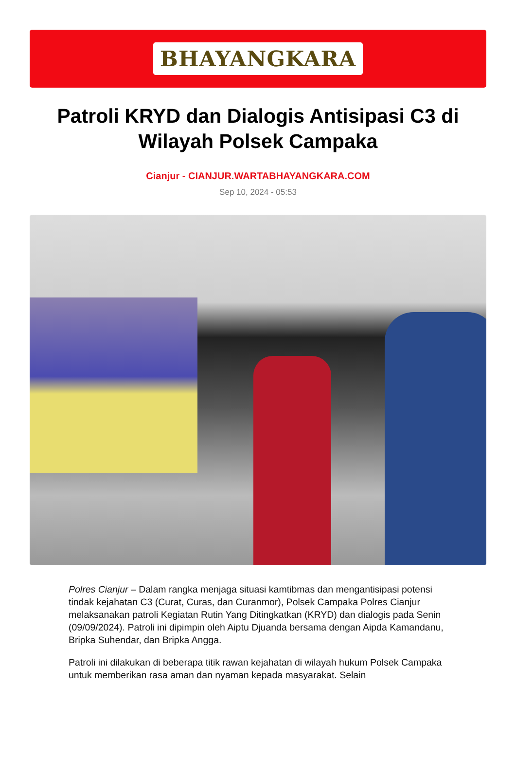BHAYANGKARA
Patroli KRYD dan Dialogis Antisipasi C3 di Wilayah Polsek Campaka
Cianjur - CIANJUR.WARTABHAYANGKARA.COM
Sep 10, 2024 - 05:53
Polres Cianjur – Dalam rangka menjaga situasi kamtibmas dan mengantisipasi potensi tindak kejahatan C3 (Curat, Curas, dan Curanmor), Polsek Campaka Polres Cianjur melaksanakan patroli Kegiatan Rutin Yang Ditingkatkan (KRYD) dan dialogis pada Senin (09/09/2024). Patroli ini dipimpin oleh Aiptu Djuanda bersama dengan Aipda Kamandanu, Bripka Suhendar, dan Bripka Angga.
Patroli ini dilakukan di beberapa titik rawan kejahatan di wilayah hukum Polsek Campaka untuk memberikan rasa aman dan nyaman kepada masyarakat. Selain